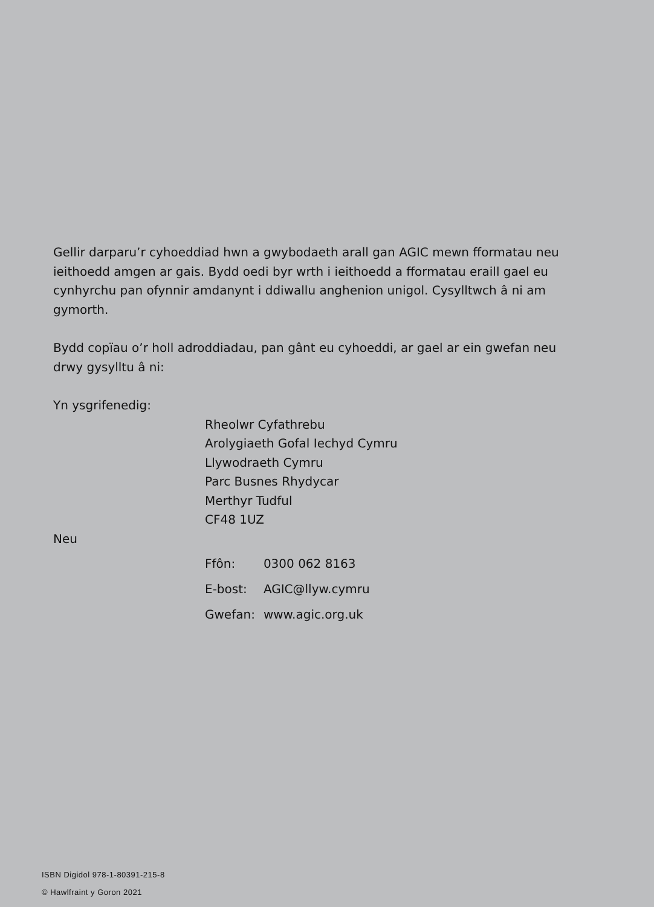Gellir darparu’r cyhoeddiad hwn a gwybodaeth arall gan AGIC mewn fformatau neu ieithoedd amgen ar gais. Bydd oedi byr wrth i ieithoedd a fformatau eraill gael eu cynhyrchu pan ofynnir amdanynt i ddiwallu anghenion unigol. Cysylltwch â ni am gymorth.
Bydd copïau o’r holl adroddiadau, pan gânt eu cyhoeddi, ar gael ar ein gwefan neu drwy gysylltu â ni:
Yn ysgrifenedig:
Rheolwr Cyfathrebu
Arolygiaeth Gofal Iechyd Cymru
Llywodraeth Cymru
Parc Busnes Rhydycar
Merthyr Tudful
CF48 1UZ
Neu
| Ffôn: | 0300 062 8163 |
| E-bost: | AGIC@llyw.cymru |
| Gwefan: | www.agic.org.uk |
ISBN Digidol 978-1-80391-215-8
© Hawlfraint y Goron 2021